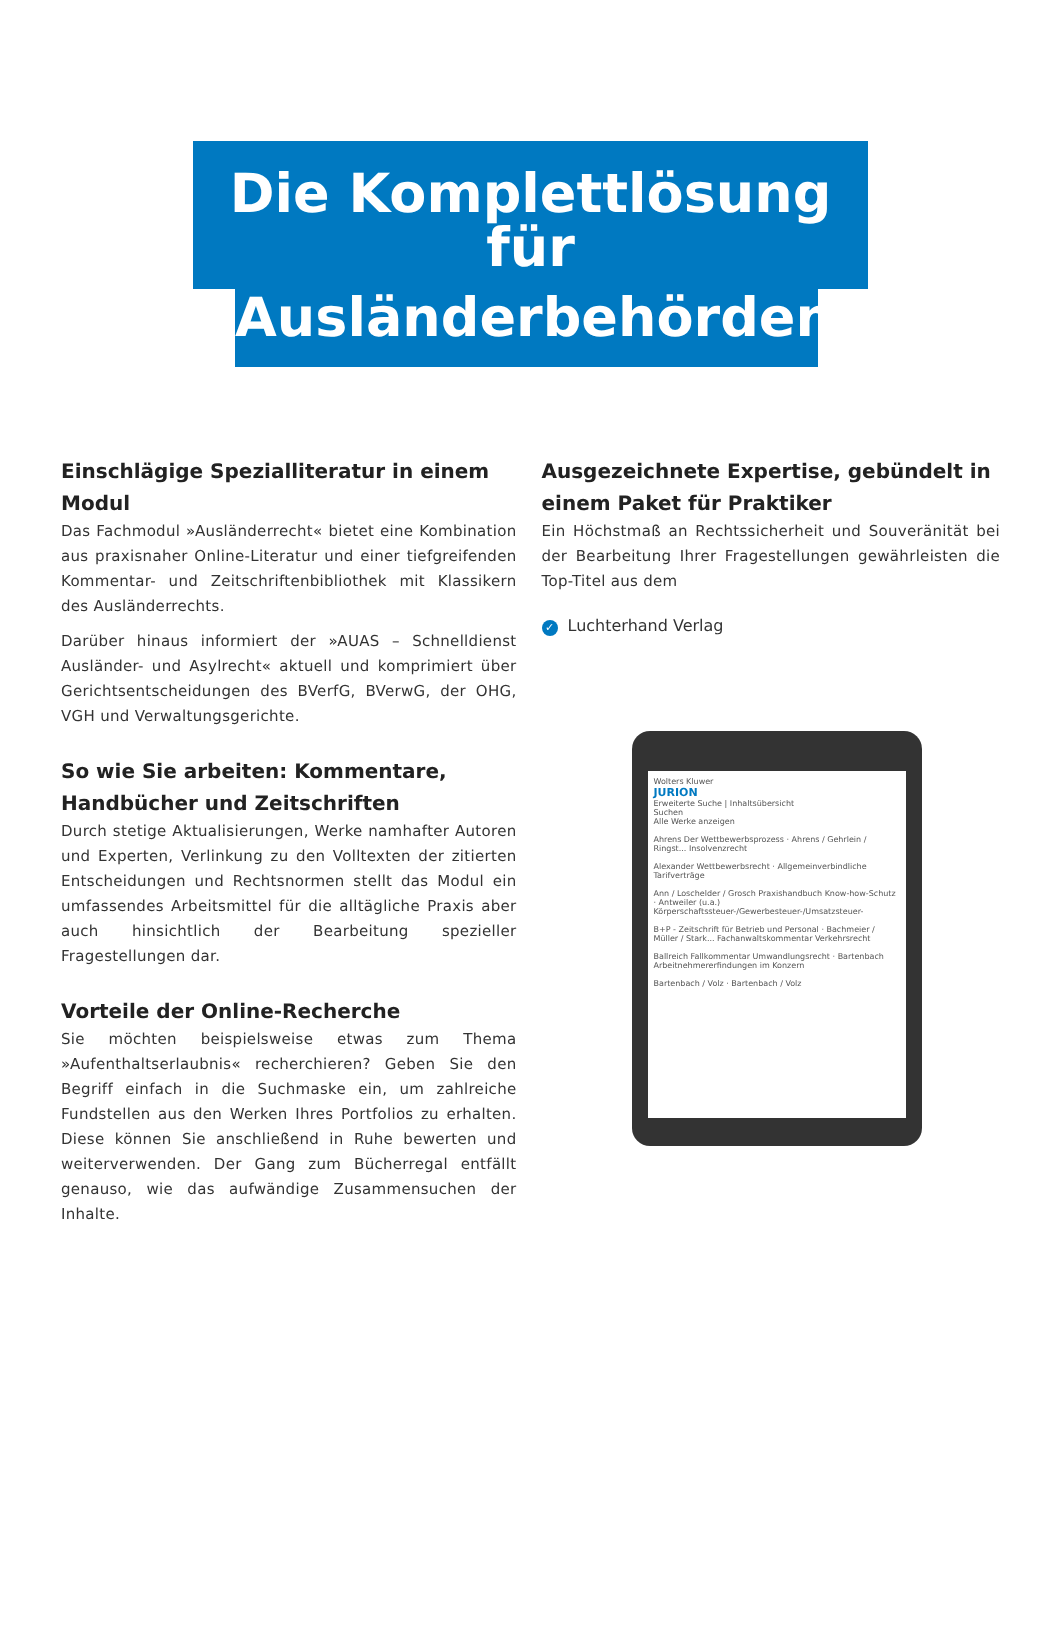Die Komplettlösung für
Ausländerbehörden
Einschlägige Spezialliteratur in einem Modul
Das Fachmodul »Ausländerrecht« bietet eine Kombination aus praxisnaher Online-Literatur und einer tiefgreifenden Kommentar- und Zeitschriftenbibliothek mit Klassikern des Ausländerrechts.
Darüber hinaus informiert der »AUAS – Schnelldienst Ausländer- und Asylrecht« aktuell und komprimiert über Gerichtsentscheidungen des BVerfG, BVerwG, der OHG, VGH und Verwaltungsgerichte.
So wie Sie arbeiten: Kommentare,
Handbücher und Zeitschriften
Durch stetige Aktualisierungen, Werke namhafter Autoren und Experten, Verlinkung zu den Volltexten der zitierten Entscheidungen und Rechtsnormen stellt das Modul ein umfassendes Arbeitsmittel für die alltägliche Praxis aber auch hinsichtlich der Bearbeitung spezieller Fragestellungen dar.
Vorteile der Online-Recherche
Sie möchten beispielsweise etwas zum Thema »Aufenthaltserlaubnis« recherchieren? Geben Sie den Begriff einfach in die Suchmaske ein, um zahlreiche Fundstellen aus den Werken Ihres Portfolios zu erhalten. Diese können Sie anschließend in Ruhe bewerten und weiterverwenden. Der Gang zum Bücherregal entfällt genauso, wie das aufwändige Zusammensuchen der Inhalte.
Ausgezeichnete Expertise, gebündelt in einem Paket für Praktiker
Ein Höchstmaß an Rechtssicherheit und Souveränität bei der Bearbeitung Ihrer Fragestellungen gewährleisten die Top-Titel aus dem
✓ Luchterhand Verlag
Wolters Kluwer
JURION
Erweiterte Suche | Inhaltsübersicht
Suchen
Alle Werke anzeigen
Ahrens Der Wettbewerbsprozess · Ahrens / Gehrlein / Ringst... Insolvenzrecht
Alexander Wettbewerbsrecht · Allgemeinverbindliche Tarifverträge
Ann / Loschelder / Grosch Praxishandbuch Know-how-Schutz · Antweiler (u.a.) Körperschaftssteuer-/Gewerbesteuer-/Umsatzsteuer-
B+P - Zeitschrift für Betrieb und Personal · Bachmeier / Müller / Stark... Fachanwaltskommentar Verkehrsrecht
Ballreich Fallkommentar Umwandlungsrecht · Bartenbach Arbeitnehmererfindungen im Konzern
Bartenbach / Volz · Bartenbach / Volz